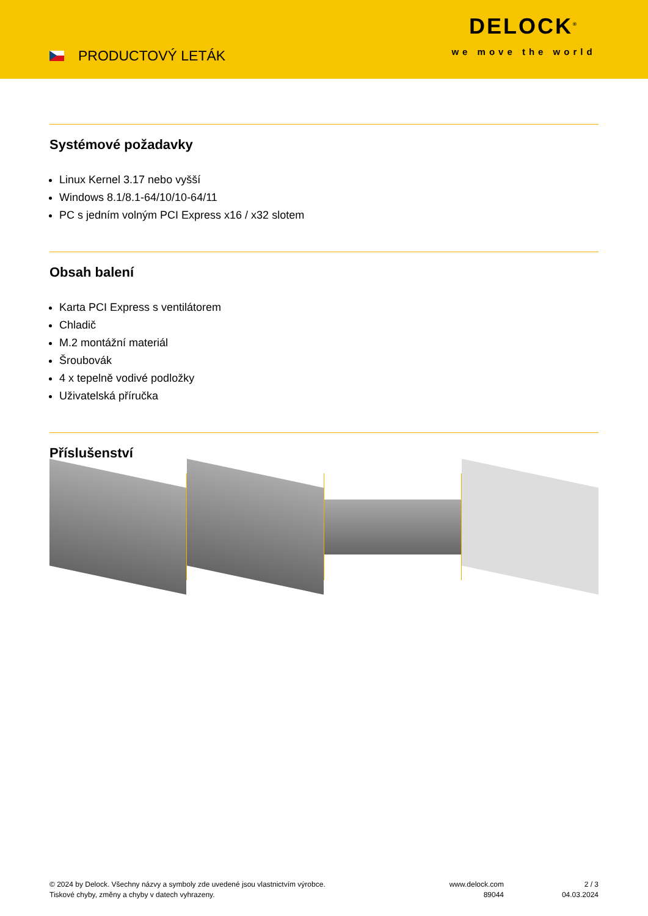PRODUCTOVÝ LETÁK
DELOCK<sup>®</sup>
we move the world
Systémové požadavky
Linux Kernel 3.17 nebo vyšší
Windows 8.1/8.1-64/10/10-64/11
PC s jedním volným PCI Express x16 / x32 slotem
Obsah balení
Karta PCI Express s ventilátorem
Chladič
M.2 montážní materiál
Šroubovák
4 x tepelně vodivé podložky
Uživatelská příručka
Příslušenství
© 2024 by Delock. Všechny názvy a symboly zde uvedené jsou vlastnictvím výrobce.
Tiskové chyby, změny a chyby v datech vyhrazeny.
www.delock.com
89044
2 / 3
04.03.2024